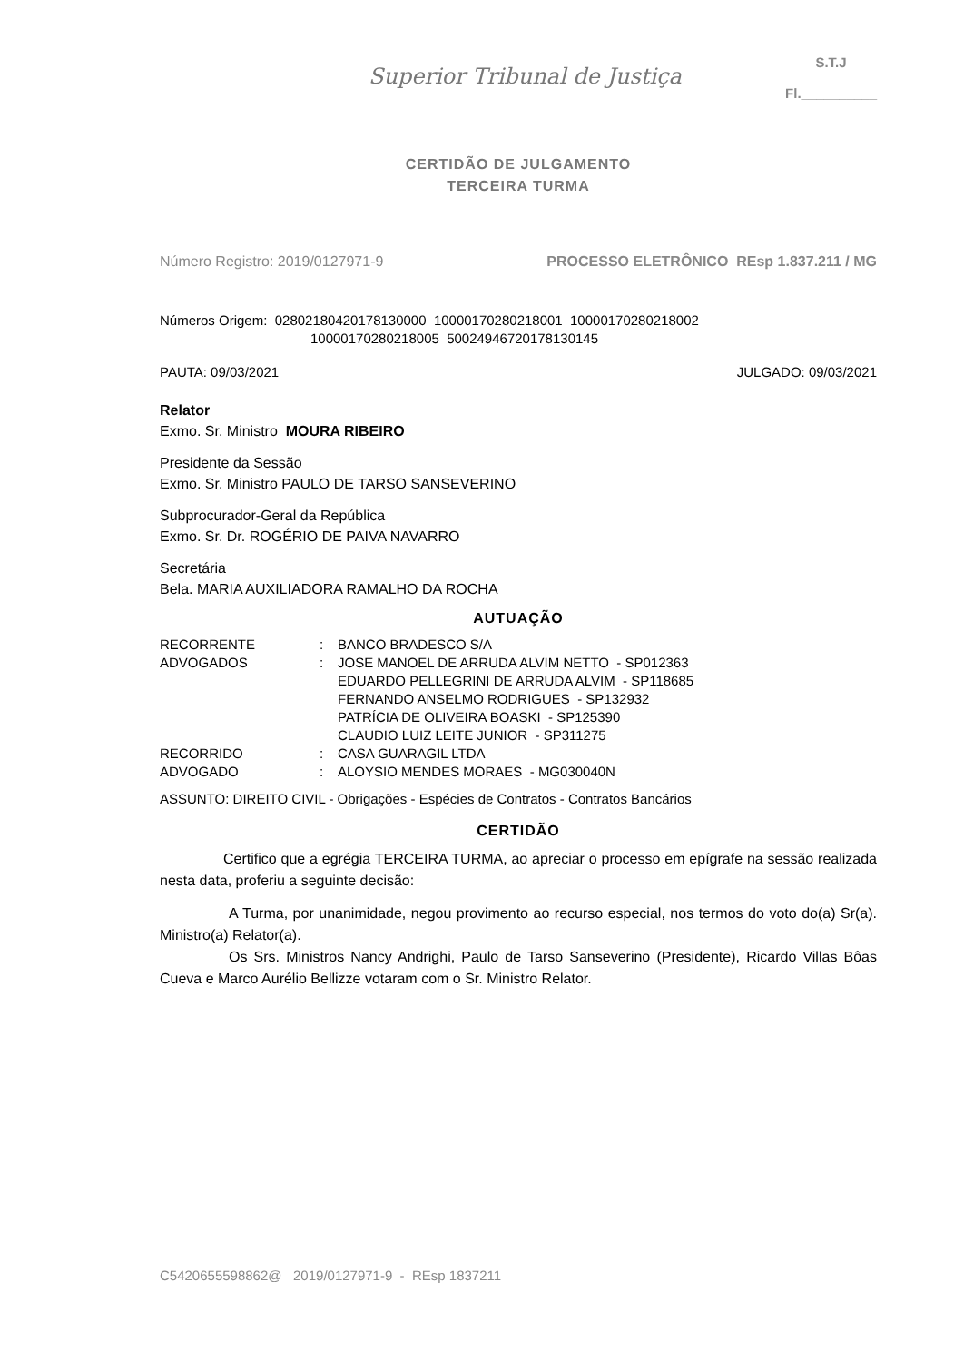Superior Tribunal de Justiça
S.T.J
Fl.__________
CERTIDÃO DE JULGAMENTO
TERCEIRA TURMA
Número Registro: 2019/0127971-9 PROCESSO ELETRÔNICO REsp 1.837.211 / MG
Números Origem: 02802180420178130000 10000170280218001 10000170280218002
10000170280218005 50024946720178130145
PAUTA: 09/03/2021 JULGADO: 09/03/2021
Relator
Exmo. Sr. Ministro MOURA RIBEIRO
Presidente da Sessão
Exmo. Sr. Ministro PAULO DE TARSO SANSEVERINO
Subprocurador-Geral da República
Exmo. Sr. Dr. ROGÉRIO DE PAIVA NAVARRO
Secretária
Bela. MARIA AUXILIADORA RAMALHO DA ROCHA
AUTUAÇÃO
| RECORRENTE | : | BANCO BRADESCO S/A |
| ADVOGADOS | : | JOSE MANOEL DE ARRUDA ALVIM NETTO - SP012363 EDUARDO PELLEGRINI DE ARRUDA ALVIM - SP118685 FERNANDO ANSELMO RODRIGUES - SP132932 PATRÍCIA DE OLIVEIRA BOASKI - SP125390 CLAUDIO LUIZ LEITE JUNIOR - SP311275 |
| RECORRIDO | : | CASA GUARAGIL LTDA |
| ADVOGADO | : | ALOYSIO MENDES MORAES - MG030040N |
ASSUNTO: DIREITO CIVIL - Obrigações - Espécies de Contratos - Contratos Bancários
CERTIDÃO
Certifico que a egrégia TERCEIRA TURMA, ao apreciar o processo em epígrafe na sessão realizada nesta data, proferiu a seguinte decisão:
A Turma, por unanimidade, negou provimento ao recurso especial, nos termos do voto do(a) Sr(a). Ministro(a) Relator(a).
Os Srs. Ministros Nancy Andrighi, Paulo de Tarso Sanseverino (Presidente), Ricardo Villas Bôas Cueva e Marco Aurélio Bellizze votaram com o Sr. Ministro Relator.
C5420655598862@ 2019/0127971-9 - REsp 1837211